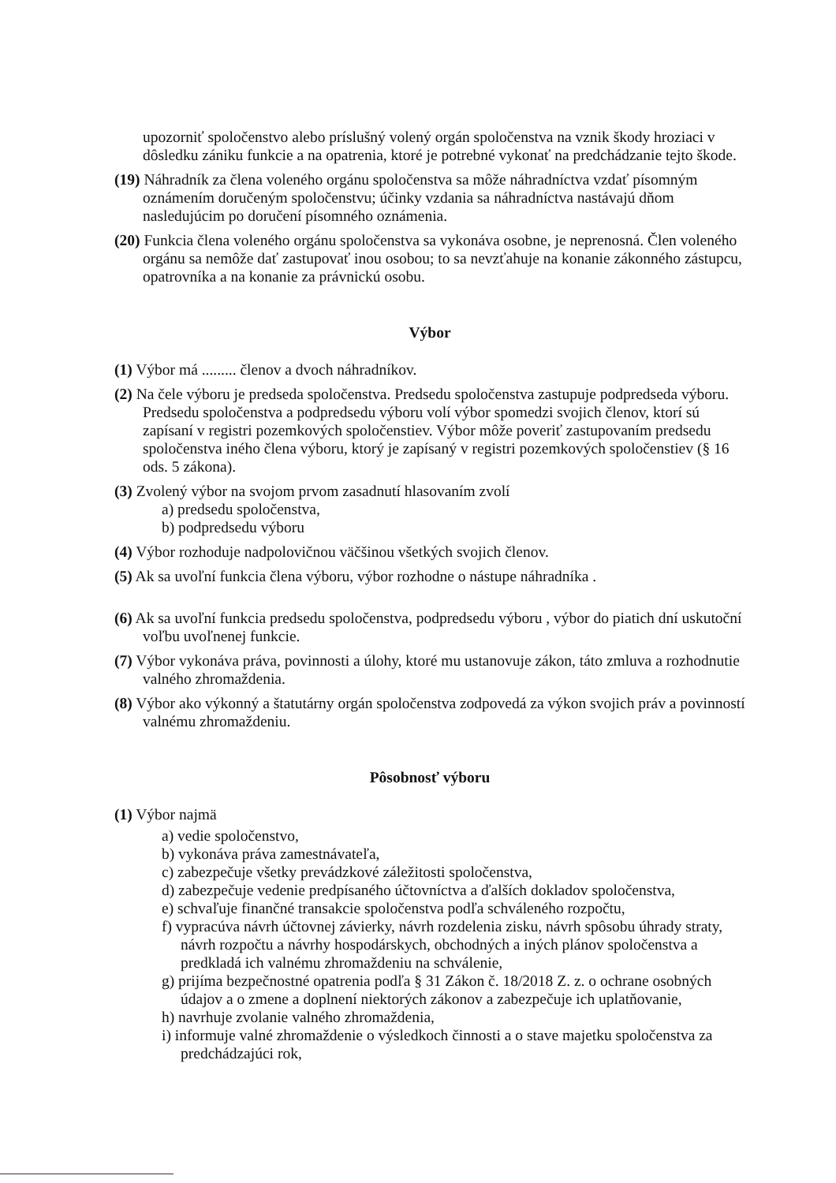upozorniť spoločenstvo alebo príslušný volený orgán spoločenstva na vznik škody hroziaci v dôsledku zániku funkcie a na opatrenia, ktoré je potrebné vykonať na predchádzanie tejto škode.
(19) Náhradník za člena voleného orgánu spoločenstva sa môže náhradníctva vzdať písomným oznámením doručeným spoločenstvu; účinky vzdania sa náhradníctva nastávajú dňom nasledujúcim po doručení písomného oznámenia.
(20) Funkcia člena voleného orgánu spoločenstva sa vykonáva osobne, je neprenosná. Člen voleného orgánu sa nemôže dať zastupovať inou osobou; to sa nevzťahuje na konanie zákonného zástupcu, opatrovníka a na konanie za právnickú osobu.
Výbor
(1) Výbor má ......... členov a dvoch náhradníkov.
(2) Na čele výboru je predseda spoločenstva. Predsedu spoločenstva zastupuje podpredseda výboru. Predsedu spoločenstva a podpredsedu výboru volí výbor spomedzi svojich členov, ktorí sú zapísaní v registri pozemkových spoločenstiev. Výbor môže poveriť zastupovaním predsedu spoločenstva iného člena výboru, ktorý je zapísaný v registri pozemkových spoločenstiev (§ 16 ods. 5 zákona).
(3) Zvolený výbor na svojom prvom zasadnutí hlasovaním zvolí
a) predsedu spoločenstva,
b) podpredsedu výboru
(4) Výbor rozhoduje nadpolovičnou väčšinou všetkých svojich členov.
(5) Ak sa uvoľní funkcia člena výboru, výbor rozhodne o nástupe náhradníka .
(6) Ak sa uvoľní funkcia predsedu spoločenstva, podpredsedu výboru , výbor do piatich dní uskutoční voľbu uvoľnenej funkcie.
(7) Výbor vykonáva práva, povinnosti a úlohy, ktoré mu ustanovuje zákon, táto zmluva a rozhodnutie valného zhromaždenia.
(8) Výbor ako výkonný a štatutárny orgán spoločenstva zodpovedá za výkon svojich práv a povinností valnému zhromaždeniu.
Pôsobnosť výboru
(1) Výbor najmä
a) vedie spoločenstvo,
b) vykonáva práva zamestnávateľa,
c) zabezpečuje všetky prevádzkové záležitosti spoločenstva,
d) zabezpečuje vedenie predpísaného účtovníctva a ďalších dokladov spoločenstva,
e) schvaľuje finančné transakcie spoločenstva podľa schváleného rozpočtu,
f) vypracúva návrh účtovnej závierky, návrh rozdelenia zisku, návrh spôsobu úhrady straty, návrh rozpočtu a návrhy hospodárskych, obchodných a iných plánov spoločenstva a predkladá ich valnému zhromaždeniu na schválenie,
g) prijíma bezpečnostné opatrenia podľa § 31 Zákon č. 18/2018 Z. z. o ochrane osobných údajov a o zmene a doplnení niektorých zákonov a zabezpečuje ich uplatňovanie,
h) navrhuje zvolanie valného zhromaždenia,
i) informuje valné zhromaždenie o výsledkoch činnosti a o stave majetku spoločenstva za predchádzajúci rok,